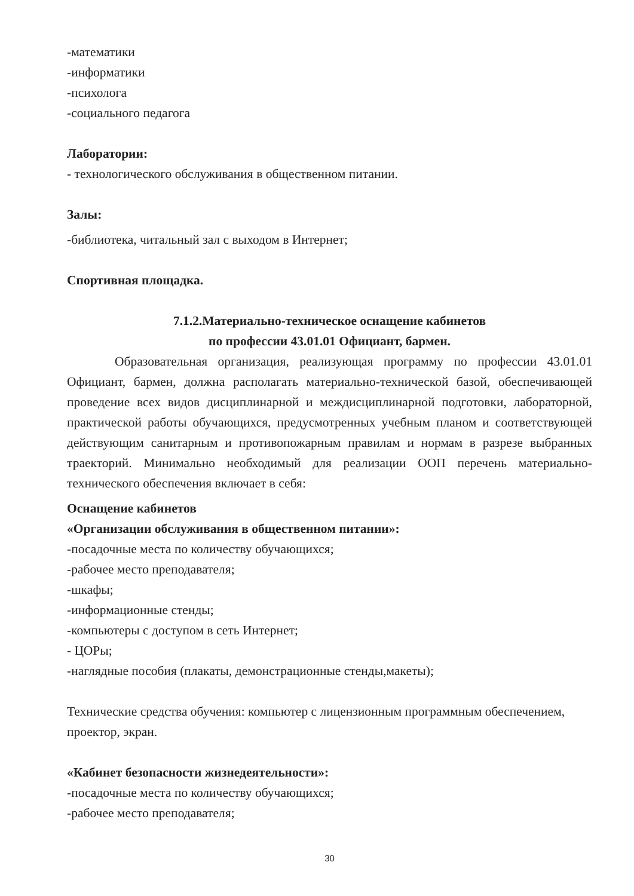-математики
-информатики
-психолога
-социального педагога
Лаборатории:
- технологического обслуживания в общественном питании.
Залы:
-библиотека, читальный зал с выходом в Интернет;
Спортивная площадка.
7.1.2.Материально-техническое оснащение кабинетов
по профессии 43.01.01 Официант, бармен.
Образовательная организация, реализующая программу по профессии 43.01.01 Официант, бармен, должна располагать материально-технической базой, обеспечивающей проведение всех видов дисциплинарной и междисциплинарной подготовки, лабораторной, практической работы обучающихся, предусмотренных учебным планом и соответствующей действующим санитарным и противопожарным правилам и нормам в разрезе выбранных траекторий. Минимально необходимый для реализации ООП перечень материально-технического обеспечения включает в себя:
Оснащение кабинетов
«Организации обслуживания в общественном питании»:
-посадочные места по количеству обучающихся;
-рабочее место преподавателя;
-шкафы;
-информационные стенды;
-компьютеры с доступом в сеть Интернет;
- ЦОРы;
-наглядные пособия (плакаты, демонстрационные стенды,макеты);
Технические средства обучения: компьютер с лицензионным программным обеспечением, проектор, экран.
«Кабинет безопасности жизнедеятельности»:
-посадочные места по количеству обучающихся;
-рабочее место преподавателя;
30